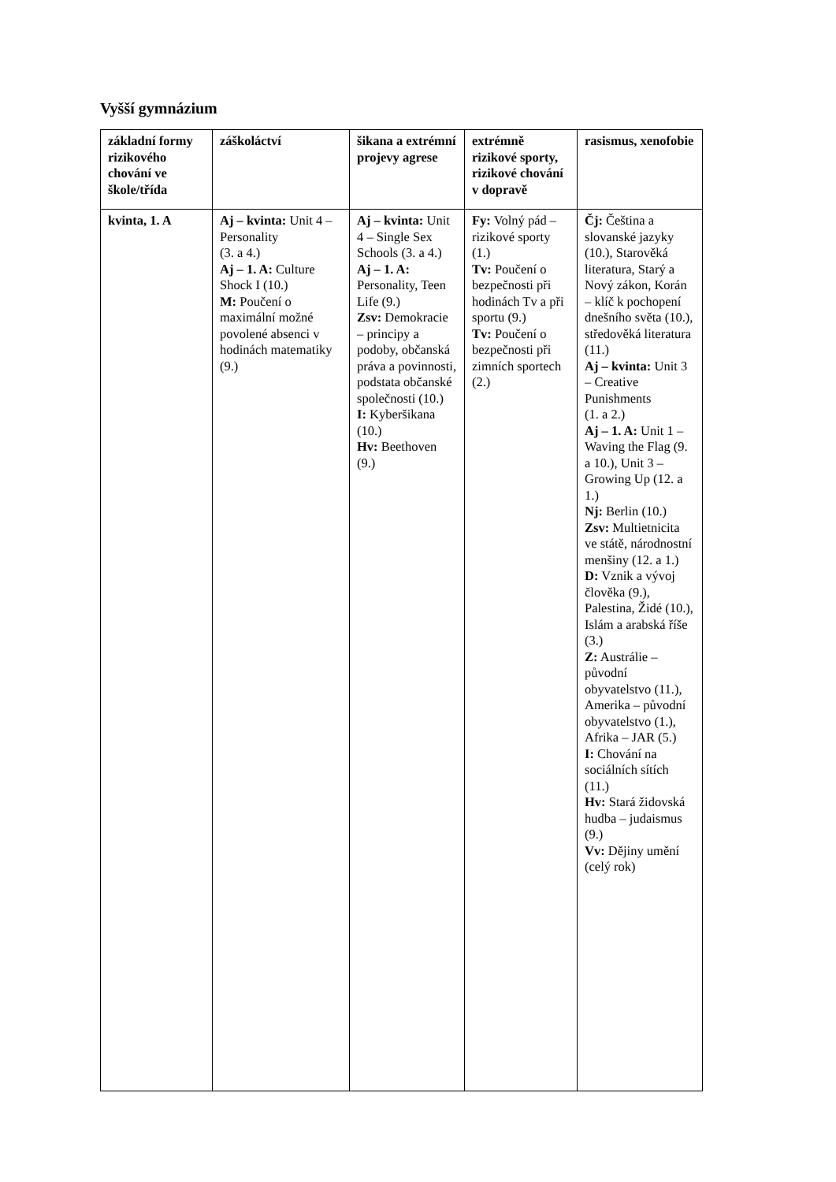Vyšší gymnázium
| základní formy rizikového chování ve škole/třída | záškoláctví | šikana a extrémní projevy agrese | extrémně rizikové sporty, rizikové chování v dopravě | rasismus, xenofobie |
| --- | --- | --- | --- | --- |
| kvinta, 1. A | Aj – kvinta: Unit 4 – Personality (3. a 4.) Aj – 1. A: Culture Shock I (10.) M: Poučení o maximální možné povolené absenci v hodinách matematiky (9.) | Aj – kvinta: Unit 4 – Single Sex Schools (3. a 4.) Aj – 1. A: Personality, Teen Life (9.) Zsv: Demokracie – principy a podoby, občanská práva a povinnosti, podstata občanské společnosti (10.) I: Kyberšikana (10.) Hv: Beethoven (9.) | Fy: Volný pád – rizikové sporty (1.) Tv: Poučení o bezpečnosti při hodinách Tv a při sportu (9.) Tv: Poučení o bezpečnosti při zimních sportech (2.) | Čj: Čeština a slovanské jazyky (10.), Starověká literatura, Starý a Nový zákon, Korán – klíč k pochopení dnešního světa (10.), středověká literatura (11.) Aj – kvinta: Unit 3 – Creative Punishments (1. a 2.) Aj – 1. A: Unit 1 – Waving the Flag (9. a 10.), Unit 3 – Growing Up (12. a 1.) Nj: Berlin (10.) Zsv: Multietnicita ve státě, národnostní menšiny (12. a 1.) D: Vznik a vývoj člověka (9.), Palestina, Židé (10.), Islám a arabská říše (3.) Z: Austrálie – původní obyvatelstvo (11.), Amerika – původní obyvatelstvo (1.), Afrika – JAR (5.) I: Chování na sociálních sítích (11.) Hv: Stará židovská hudba – judaismus (9.) Vv: Dějiny umění (celý rok) |